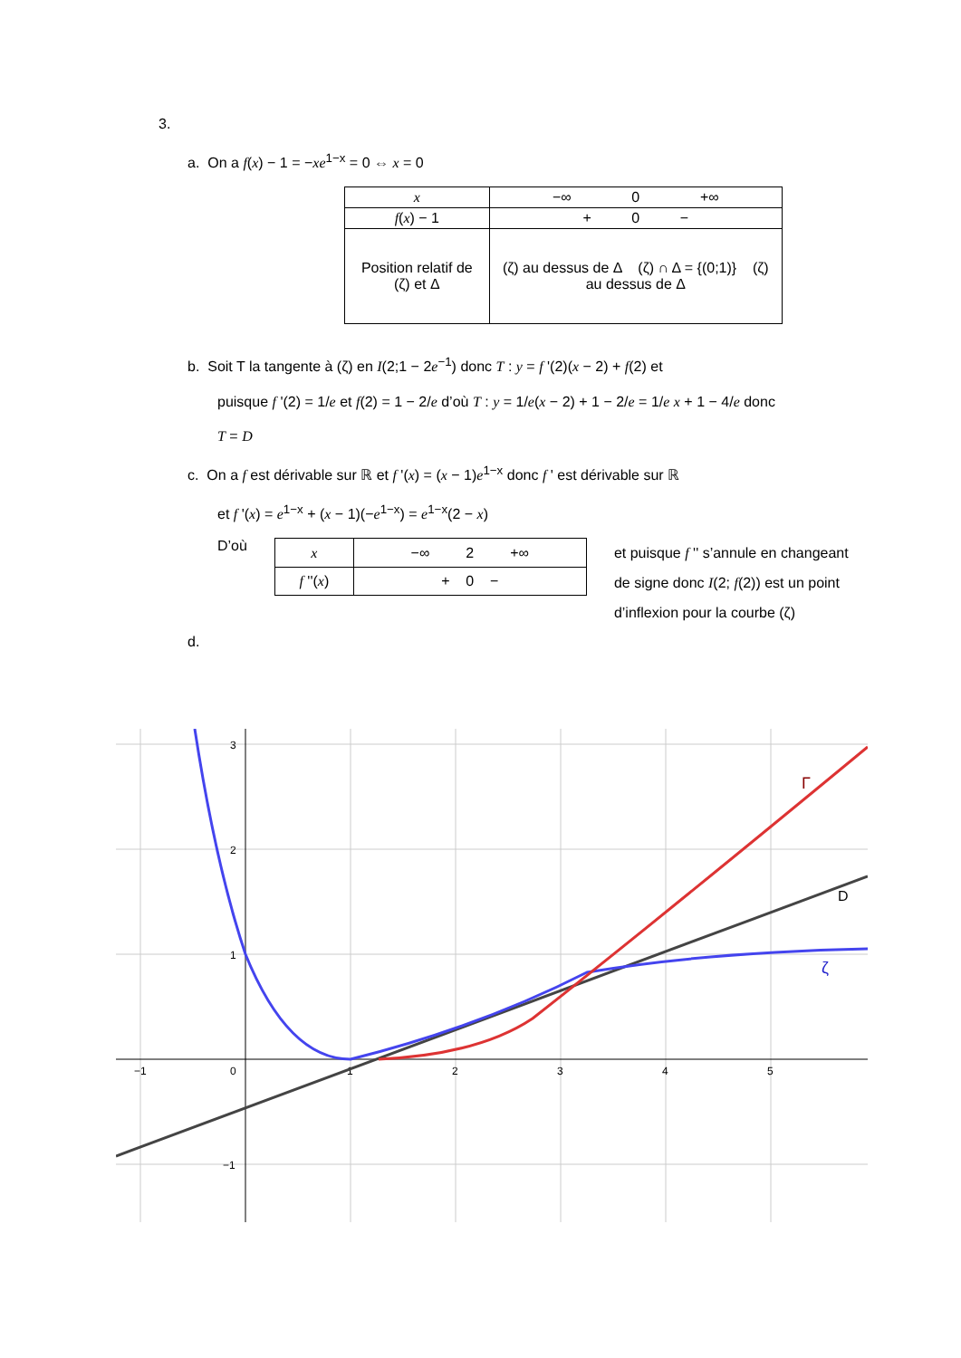3.
a. On a f(x) − 1 = −xe<sup>1−x</sup> = 0 ⇔ x = 0
| x | −∞ 0 +∞ |
| f ( x ) − 1 | + 0 − |
| Position relatif de (ζ) et Δ | (ζ) au dessus de Δ (ζ) ∩ Δ = {(0;1)} (ζ) au dessus de Δ |
b. Soit T la tangente à (ζ) en I(2;1 − 2e<sup>−1</sup>) donc T : y = f '(2)(x − 2) + f(2) et
puisque f '(2) = 1/e et f(2) = 1 − 2/e d’où T : y = 1/e(x − 2) + 1 − 2/e = 1/e x + 1 − 4/e donc
T = D
c. On a f est dérivable sur ℝ et f '(x) = (x − 1)e<sup>1−x</sup> donc f ' est dérivable sur ℝ
et f '(x) = e<sup>1−x</sup> + (x − 1)(−e<sup>1−x</sup>) = e<sup>1−x</sup>(2 − x)
D’où
| x | −∞ 2 +∞ |
| f ''( x ) | + 0 − |
et puisque f '' s’annule en changeant de signe donc I(2; f(2)) est un point d’inflexion pour la courbe (ζ)
d.
−1
0
1
2
3
4
5
3
2
1
−1
Γ
D
ζ